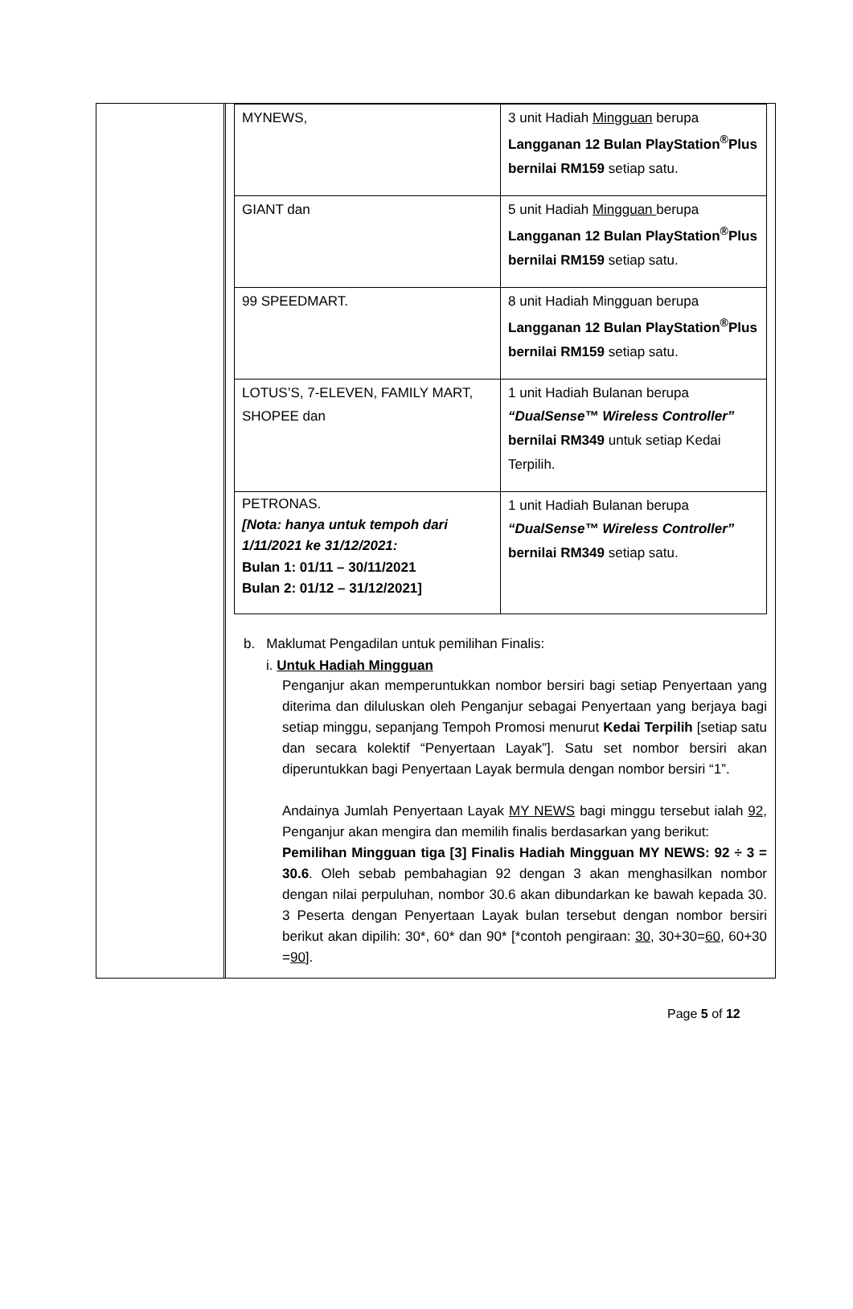| MYNEWS, | 3 unit Hadiah Mingguan berupa Langganan 12 Bulan PlayStation<sup>®</sup>Plus bernilai RM159 setiap satu. |
| GIANT dan | 5 unit Hadiah Mingguan berupa Langganan 12 Bulan PlayStation<sup>®</sup>Plus bernilai RM159 setiap satu. |
| 99 SPEEDMART. | 8 unit Hadiah Mingguan berupa Langganan 12 Bulan PlayStation<sup>®</sup>Plus bernilai RM159 setiap satu. |
| LOTUS’S, 7-ELEVEN, FAMILY MART, SHOPEE dan | 1 unit Hadiah Bulanan berupa “DualSense™ Wireless Controller” bernilai RM349 untuk setiap Kedai Terpilih. |
| PETRONAS. [Nota: hanya untuk tempoh dari 1/11/2021 ke 31/12/2021: Bulan 1: 01/11 – 30/11/2021 Bulan 2: 01/12 – 31/12/2021] | 1 unit Hadiah Bulanan berupa “DualSense™ Wireless Controller” bernilai RM349 setiap satu. |
b. Maklumat Pengadilan untuk pemilihan Finalis:
i. Untuk Hadiah Mingguan
Penganjur akan memperuntukkan nombor bersiri bagi setiap Penyertaan yang diterima dan diluluskan oleh Penganjur sebagai Penyertaan yang berjaya bagi setiap minggu, sepanjang Tempoh Promosi menurut Kedai Terpilih [setiap satu dan secara kolektif “Penyertaan Layak”]. Satu set nombor bersiri akan diperuntukkan bagi Penyertaan Layak bermula dengan nombor bersiri “1”.
Andainya Jumlah Penyertaan Layak MY NEWS bagi minggu tersebut ialah 92, Penganjur akan mengira dan memilih finalis berdasarkan yang berikut:
Pemilihan Mingguan tiga [3] Finalis Hadiah Mingguan MY NEWS: 92 ÷ 3 = 30.6. Oleh sebab pembahagian 92 dengan 3 akan menghasilkan nombor dengan nilai perpuluhan, nombor 30.6 akan dibundarkan ke bawah kepada 30. 3 Peserta dengan Penyertaan Layak bulan tersebut dengan nombor bersiri berikut akan dipilih: 30*, 60* dan 90* [*contoh pengiraan: 30, 30+30=60, 60+30 =90].
Page 5 of 12